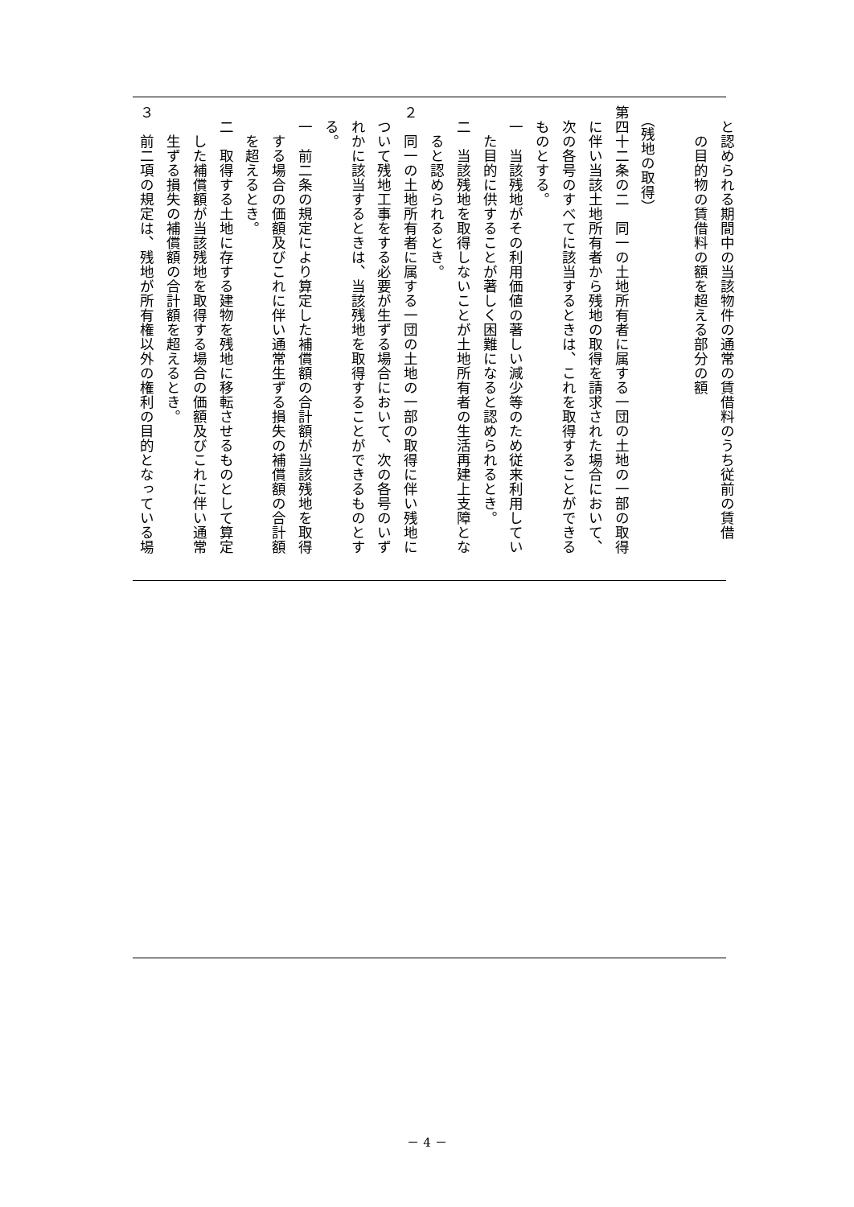と認められる期間中の当該物件の通常の賃借料のうち従前の賃借
　　の目的物の賃借料の額を超える部分の額
　
　（残地の取得）
第四十二条の二　同一の土地所有者に属する一団の土地の一部の取得
　に伴い当該土地所有者から残地の取得を請求された場合において、
　次の各号のすべてに該当するときは、これを取得することができる
　ものとする。
　一　当該残地がその利用価値の著しい減少等のため従来利用してい
　　た目的に供することが著しく困難になると認められるとき。
　二　当該残地を取得しないことが土地所有者の生活再建上支障とな
　　ると認められるとき。
２　同一の土地所有者に属する一団の土地の一部の取得に伴い残地に
　ついて残地工事をする必要が生ずる場合において、次の各号のいず
　れかに該当するときは、当該残地を取得することができるものとす
　る。
　一　前二条の規定により算定した補償額の合計額が当該残地を取得
　　する場合の価額及びこれに伴い通常生ずる損失の補償額の合計額
　　を超えるとき。
　二　取得する土地に存する建物を残地に移転させるものとして算定
　　した補償額が当該残地を取得する場合の価額及びこれに伴い通常
　　生ずる損失の補償額の合計額を超えるとき。
３　前二項の規定は、残地が所有権以外の権利の目的となっている場
－ 4 －